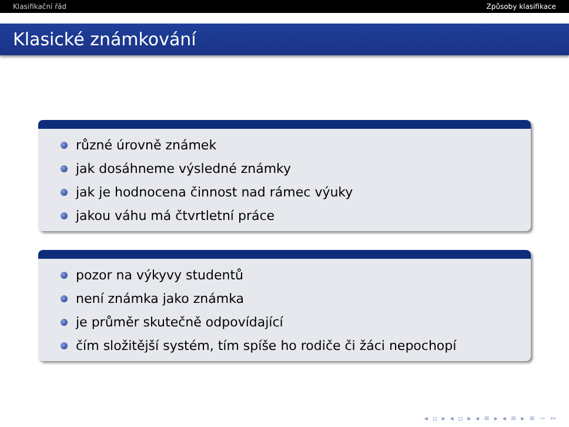Klasifikační řád Způsoby klasifikace
Klasické známkování
různé úrovně známek
jak dosáhneme výsledné známky
jak je hodnocena činnost nad rámec výuky
jakou váhu má čtvrtletní práce
pozor na výkyvy studentů
není známka jako známka
je průměr skutečně odpovídající
čím složitější systém, tím spíše ho rodiče či žáci nepochopí
◂ ▫ ▸ ◂ ▫ ▸ ◂ ≡ ▸ ◂ ≡ ▸ ≡ ∽ ∾